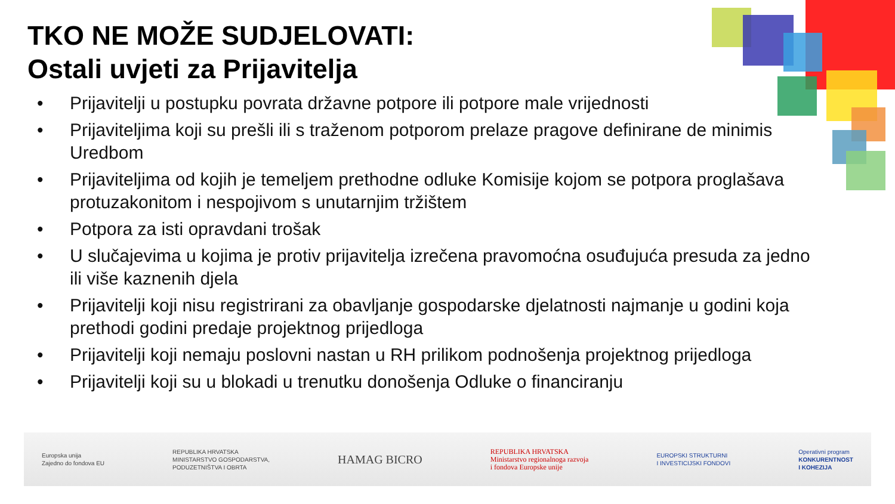TKO NE MOŽE SUDJELOVATI:
Ostali uvjeti za Prijavitelja
• Prijavitelji u postupku povrata državne potpore ili potpore male vrijednosti
• Prijaviteljima koji su prešli ili s traženom potporom prelaze pragove definirane de minimis Uredbom
• Prijaviteljima od kojih je temeljem prethodne odluke Komisije kojom se potpora proglašava protuzakonitom i nespojivom s unutarnjim tržištem
• Potpora za isti opravdani trošak
• U slučajevima u kojima je protiv prijavitelja izrečena pravomoćna osuđujuća presuda za jedno ili više kaznenih djela
• Prijavitelji koji nisu registrirani za obavljanje gospodarske djelatnosti najmanje u godini koja prethodi godini predaje projektnog prijedloga
• Prijavitelji koji nemaju poslovni nastan u RH prilikom podnošenja projektnog prijedloga
• Prijavitelji koji su u blokadi u trenutku donošenja Odluke o financiranju
Europska unija
Zajedno do fondova EU
REPUBLIKA HRVATSKA
MINISTARSTVO GOSPODARSTVA,
PODUZETNIŠTVA I OBRTA
HAMAG BICRO
REPUBLIKA HRVATSKA
Ministarstvo regionalnoga razvoja
i fondova Europske unije
EUROPSKI STRUKTURNI
I INVESTICIJSKI FONDOVI
Operativni program
KONKURENTNOST
I KOHEZIJA